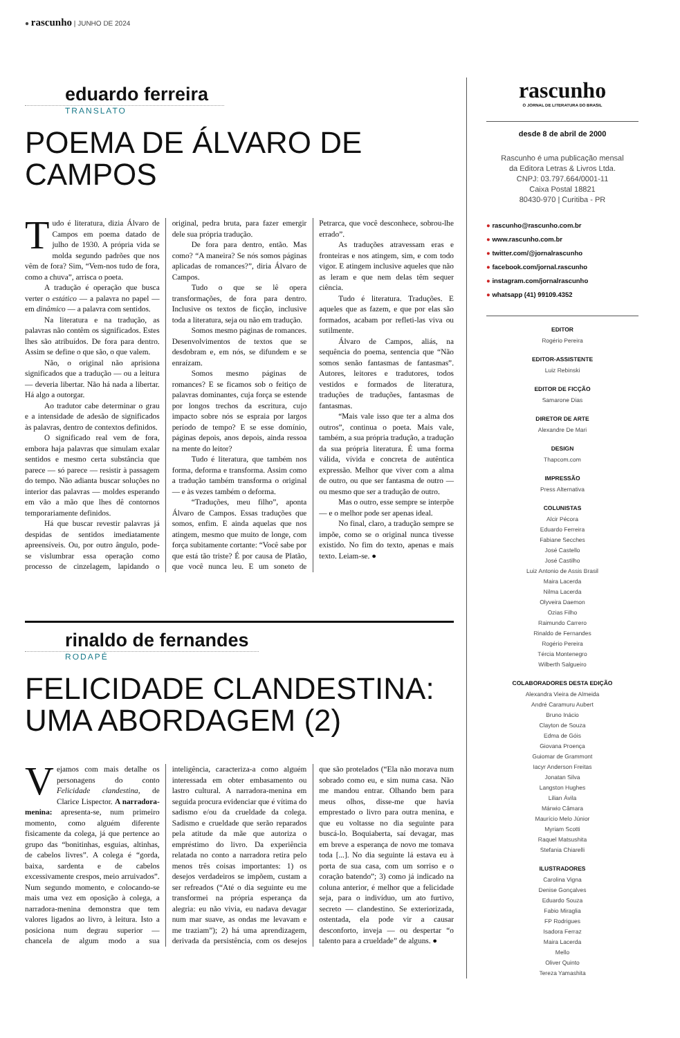● rascunho | JUNHO DE 2024
eduardo ferreira
TRANSLATO
POEMA DE ÁLVARO DE CAMPOS
Tudo é literatura, dizia Álvaro de Campos em poema datado de julho de 1930. A própria vida se molda segundo padrões que nos vêm de fora? Sim, “Vem-nos tudo de fora, como a chuva”, arrisca o poeta.
A tradução é operação que busca verter o estático — a palavra no papel — em dinâmico — a palavra com sentidos.
Na literatura e na tradução, as palavras não contêm os significados. Estes lhes são atribuídos. De fora para dentro. Assim se define o que são, o que valem.
Não, o original não aprisiona significados que a tradução — ou a leitura — deveria libertar. Não há nada a libertar. Há algo a outorgar.
Ao tradutor cabe determinar o grau e a intensidade de adesão de significados às palavras, dentro de contextos definidos.
O significado real vem de fora, embora haja palavras que simulam exalar sentidos e mesmo certa substância que parece — só parece — resistir à passagem do tempo. Não adianta buscar soluções no interior das palavras — moldes esperando em vão a mão que lhes dê contornos temporariamente definidos.
Há que buscar revestir palavras já despidas de sentidos imediatamente apreensíveis. Ou, por outro ângulo, pode-se vislumbrar essa operação como processo de cinzelagem, lapidando o original, pedra bruta, para fazer emergir dele sua própria tradução.
De fora para dentro, então. Mas como? “A maneira? Se nós somos páginas aplicadas de romances?”, diria Álvaro de Campos.
Tudo o que se lê opera transformações, de fora para dentro. Inclusive os textos de ficção, inclusive toda a literatura, seja ou não em tradução.
Somos mesmo páginas de romances. Desenvolvimentos de textos que se desdobram e, em nós, se difundem e se enraízam.
Somos mesmo páginas de romances? E se ficamos sob o feitiço de palavras dominantes, cuja força se estende por longos trechos da escritura, cujo impacto sobre nós se espraia por largos período de tempo? E se esse domínio, páginas depois, anos depois, ainda ressoa na mente do leitor?
Tudo é literatura, que também nos forma, deforma e transforma. Assim como a tradução também transforma o original — e às vezes também o deforma.
“Traduções, meu filho”, aponta Álvaro de Campos. Essas traduções que somos, enfim. E ainda aquelas que nos atingem, mesmo que muito de longe, com força subitamente cortante: “Você sabe por que está tão triste? É por causa de Platão, que você nunca leu. E um soneto de Petrarca, que você desconhece, sobrou-lhe errado”.
As traduções atravessam eras e fronteiras e nos atingem, sim, e com todo vigor. E atingem inclusive aqueles que não as leram e que nem delas têm sequer ciência.
Tudo é literatura. Traduções. E aqueles que as fazem, e que por elas são formados, acabam por refleti-las viva ou sutilmente.
Álvaro de Campos, aliás, na sequência do poema, sentencia que “Não somos senão fantasmas de fantasmas”. Autores, leitores e tradutores, todos vestidos e formados de literatura, traduções de traduções, fantasmas de fantasmas.
“Mais vale isso que ter a alma dos outros”, continua o poeta. Mais vale, também, a sua própria tradução, a tradução da sua própria literatura. É uma forma válida, vívida e concreta de autêntica expressão. Melhor que viver com a alma de outro, ou que ser fantasma de outro — ou mesmo que ser a tradução de outro.
Mas o outro, esse sempre se interpõe — e o melhor pode ser apenas ideal.
No final, claro, a tradução sempre se impõe, como se o original nunca tivesse existido. No fim do texto, apenas e mais texto. Leiam-se. ●
rinaldo de fernandes
RODAPÉ
FELICIDADE CLANDESTINA:
UMA ABORDAGEM (2)
Vejamos com mais detalhe os personagens do conto Felicidade clandestina, de Clarice Lispector. A narradora-menina: apresenta-se, num primeiro momento, como alguém diferente fisicamente da colega, já que pertence ao grupo das “bonitinhas, esguias, altinhas, de cabelos livres”. A colega é “gorda, baixa, sardenta e de cabelos excessivamente crespos, meio arruivados”. Num segundo momento, e colocando-se mais uma vez em oposição à colega, a narradora-menina demonstra que tem valores ligados ao livro, à leitura. Isto a posiciona num degrau superior — chancela de algum modo a sua inteligência, caracteriza-a como alguém interessada em obter embasamento ou lastro cultural. A narradora-menina em seguida procura evidenciar que é vítima do sadismo e/ou da crueldade da colega. Sadismo e crueldade que serão reparados pela atitude da mãe que autoriza o empréstimo do livro. Da experiência relatada no conto a narradora retira pelo menos três coisas importantes: 1) os desejos verdadeiros se impõem, custam a ser refreados (“Até o dia seguinte eu me transformei na própria esperança da alegria: eu não vivia, eu nadava devagar num mar suave, as ondas me levavam e me traziam”); 2) há uma aprendizagem, derivada da persistência, com os desejos que são protelados (“Ela não morava num sobrado como eu, e sim numa casa. Não me mandou entrar. Olhando bem para meus olhos, disse-me que havia emprestado o livro para outra menina, e que eu voltasse no dia seguinte para buscá-lo. Boquiaberta, saí devagar, mas em breve a esperança de novo me tomava toda [...]. No dia seguinte lá estava eu à porta de sua casa, com um sorriso e o coração batendo”; 3) como já indicado na coluna anterior, é melhor que a felicidade seja, para o indivíduo, um ato furtivo, secreto — clandestino. Se exteriorizada, ostentada, ela pode vir a causar desconforto, inveja — ou despertar “o talento para a crueldade” de alguns. ●
rascunho
O JORNAL DE LITERATURA DO BRASIL
desde 8 de abril de 2000
Rascunho é uma publicação mensal
da Editora Letras & Livros Ltda.
CNPJ: 03.797.664/0001-11
Caixa Postal 18821
80430-970 | Curitiba - PR
● rascunho@rascunho.com.br
● www.rascunho.com.br
● twitter.com/@jornalrascunho
● facebook.com/jornal.rascunho
● instagram.com/jornalrascunho
● whatsapp (41) 99109.4352
EDITOR
Rogério Pereira
EDITOR-ASSISTENTE
Luiz Rebinski
EDITOR DE FICÇÃO
Samarone Dias
DIRETOR DE ARTE
Alexandre De Mari
DESIGN
Thapcom.com
IMPRESSÃO
Press Alternativa
COLUNISTAS
Alcir Pécora
Eduardo Ferreira
Fabiane Secches
José Castello
José Castilho
Luiz Antonio de Assis Brasil
Maira Lacerda
Nilma Lacerda
Olyveira Daemon
Ozias Filho
Raimundo Carrero
Rinaldo de Fernandes
Rogério Pereira
Tércia Montenegro
Wilberth Salgueiro
COLABORADORES DESTA EDIÇÃO
Alexandra Vieira de Almeida
André Caramuru Aubert
Bruno Inácio
Clayton de Souza
Edma de Góis
Giovana Proença
Guiomar de Grammont
Iacyr Anderson Freitas
Jonatan Silva
Langston Hughes
Lilian Ávila
Márwio Câmara
Maurício Melo Júnior
Myriam Scotti
Raquel Matsushita
Stefania Chiarelli
ILUSTRADORES
Carolina Vigna
Denise Gonçalves
Eduardo Souza
Fabio Miraglia
FP Rodrigues
Isadora Ferraz
Maira Lacerda
Mello
Oliver Quinto
Tereza Yamashita